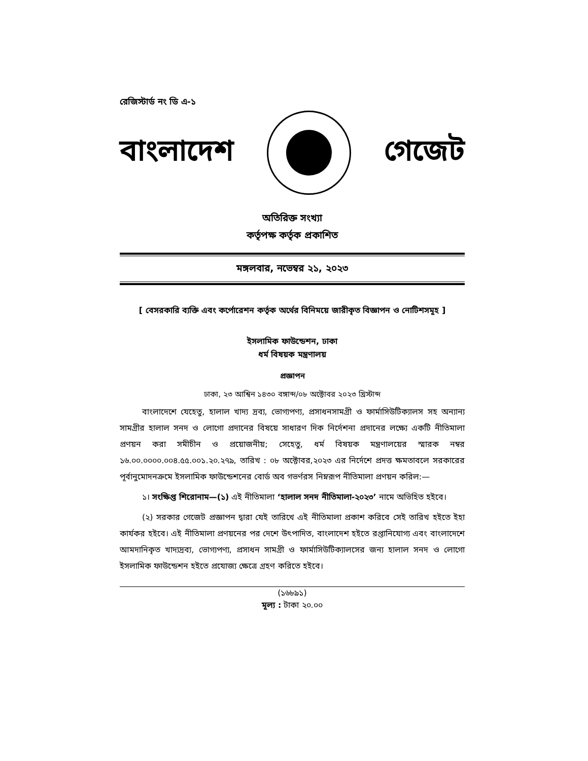রেজিস্টার্ড নং ডি এ-১
বাংলাদেশ গেজেট
অতিরিক্ত সংখ্যা
কর্তৃপক্ষ কর্তৃক প্রকাশিত
মঙ্গলবার, নভেম্বর ২১, ২০২৩
[ বেসরকারি ব্যক্তি এবং কর্পোরেশন কর্তৃক অর্থের বিনিময়ে জারীকৃত বিজ্ঞাপন ও নোটিশসমূহ ]
ইসলামিক ফাউন্ডেশন, ঢাকা
ধর্ম বিষয়ক মন্ত্রণালয়
প্রজ্ঞাপন
ঢাকা, ২৩ আশ্বিন ১৪৩০ বঙ্গাব্দ/০৮ অক্টোবর ২০২৩ খ্রিস্টাব্দ
বাংলাদেশে যেহেতু, হালাল খাদ্য দ্রব্য, ভোগ্যপণ্য, প্রসাধনসামগ্রী ও ফার্মাসিউটিক্যালস সহ অন্যান্য সামগ্রীর হালাল সনদ ও লোগো প্রদানের বিষয়ে সাধারণ দিক নির্দেশনা প্রদানের লক্ষ্যে একটি নীতিমালা প্রণয়ন করা সমীচীন ও প্রয়োজনীয়; সেহেতু, ধর্ম বিষয়ক মন্ত্রণালয়ের স্মারক নম্বর ১৬.০০.০০০০.০০৪.৫৫.০০১.২০.২৭৯, তারিখ : ০৮ অক্টোবর,২০২৩ এর নির্দেশে প্রদত্ত ক্ষমতাবলে সরকারের পূর্বানুমোদনক্রমে ইসলামিক ফাউন্ডেশনের বোর্ড অব গভর্ণরস নিম্নরূপ নীতিমালা প্রণয়ন করিল:—
১। সংক্ষিপ্ত শিরোনাম—(১) এই নীতিমালা ‘হালাল সনদ নীতিমালা-২০২৩’ নামে অভিহিত হইবে।
(২) সরকার গেজেট প্রজ্ঞাপন দ্বারা যেই তারিখে এই নীতিমালা প্রকাশ করিবে সেই তারিখ হইতে ইহা কার্যকর হইবে। এই নীতিমালা প্রণয়নের পর দেশে উৎপাদিত, বাংলাদেশ হইতে রপ্তানিযোগ্য এবং বাংলাদেশে আমদানিকৃত খাদ্যদ্রব্য, ভোগ্যপণ্য, প্রসাধন সামগ্রী ও ফার্মাসিউটিক্যালসের জন্য হালাল সনদ ও লোগো ইসলামিক ফাউন্ডেশন হইতে প্রযোজ্য ক্ষেত্রে গ্রহণ করিতে হইবে।
(১৬৮৯১)
মূল্য : টাকা ২০.০০